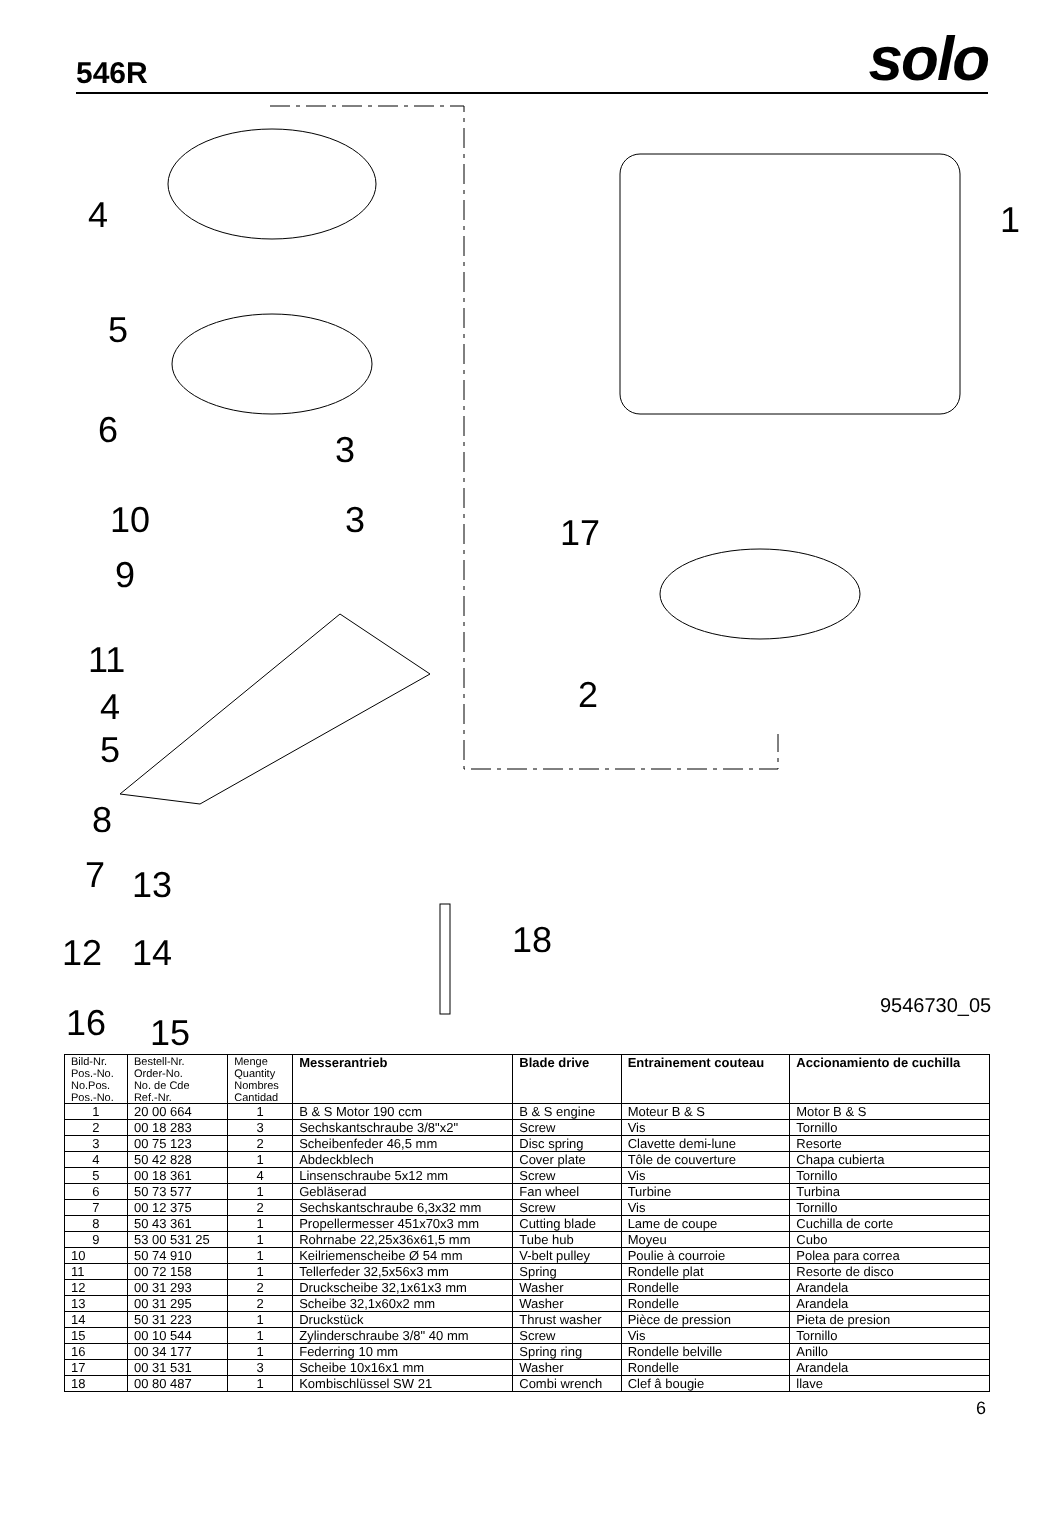546R
solo
4 1
5
6 3
10 3 17
9
11
4
5
2
8
7 13
18 12 14
16 15
9546730_05
| Bild-Nr. Pos.-No. No.Pos. Pos.-No. | Bestell-Nr. Order-No. No. de Cde Ref.-Nr. | Menge Quantity Nombres Cantidad | Messerantrieb | Blade drive | Entrainement couteau | Accionamiento de cuchilla |
| --- | --- | --- | --- | --- | --- | --- |
| 1 | 20 00 664 | 1 | B & S Motor 190 ccm | B & S engine | Moteur B & S | Motor B & S |
| 2 | 00 18 283 | 3 | Sechskantschraube 3/8"x2" | Screw | Vis | Tornillo |
| 3 | 00 75 123 | 2 | Scheibenfeder 46,5 mm | Disc spring | Clavette demi-lune | Resorte |
| 4 | 50 42 828 | 1 | Abdeckblech | Cover plate | Tôle de couverture | Chapa cubierta |
| 5 | 00 18 361 | 4 | Linsenschraube 5x12 mm | Screw | Vis | Tornillo |
| 6 | 50 73 577 | 1 | Gebläserad | Fan wheel | Turbine | Turbina |
| 7 | 00 12 375 | 2 | Sechskantschraube 6,3x32 mm | Screw | Vis | Tornillo |
| 8 | 50 43 361 | 1 | Propellermesser 451x70x3 mm | Cutting blade | Lame de coupe | Cuchilla de corte |
| 9 | 53 00 531 25 | 1 | Rohrnabe 22,25x36x61,5 mm | Tube hub | Moyeu | Cubo |
| 10 | 50 74 910 | 1 | Keilriemenscheibe Ø 54 mm | V-belt pulley | Poulie à courroie | Polea para correa |
| 11 | 00 72 158 | 1 | Tellerfeder 32,5x56x3 mm | Spring | Rondelle plat | Resorte de disco |
| 12 | 00 31 293 | 2 | Druckscheibe 32,1x61x3 mm | Washer | Rondelle | Arandela |
| 13 | 00 31 295 | 2 | Scheibe 32,1x60x2 mm | Washer | Rondelle | Arandela |
| 14 | 50 31 223 | 1 | Druckstück | Thrust washer | Pièce de pression | Pieta de presion |
| 15 | 00 10 544 | 1 | Zylinderschraube 3/8" 40 mm | Screw | Vis | Tornillo |
| 16 | 00 34 177 | 1 | Federring 10 mm | Spring ring | Rondelle belville | Anillo |
| 17 | 00 31 531 | 3 | Scheibe 10x16x1 mm | Washer | Rondelle | Arandela |
| 18 | 00 80 487 | 1 | Kombischlüssel SW 21 | Combi wrench | Clef â bougie | llave |
6